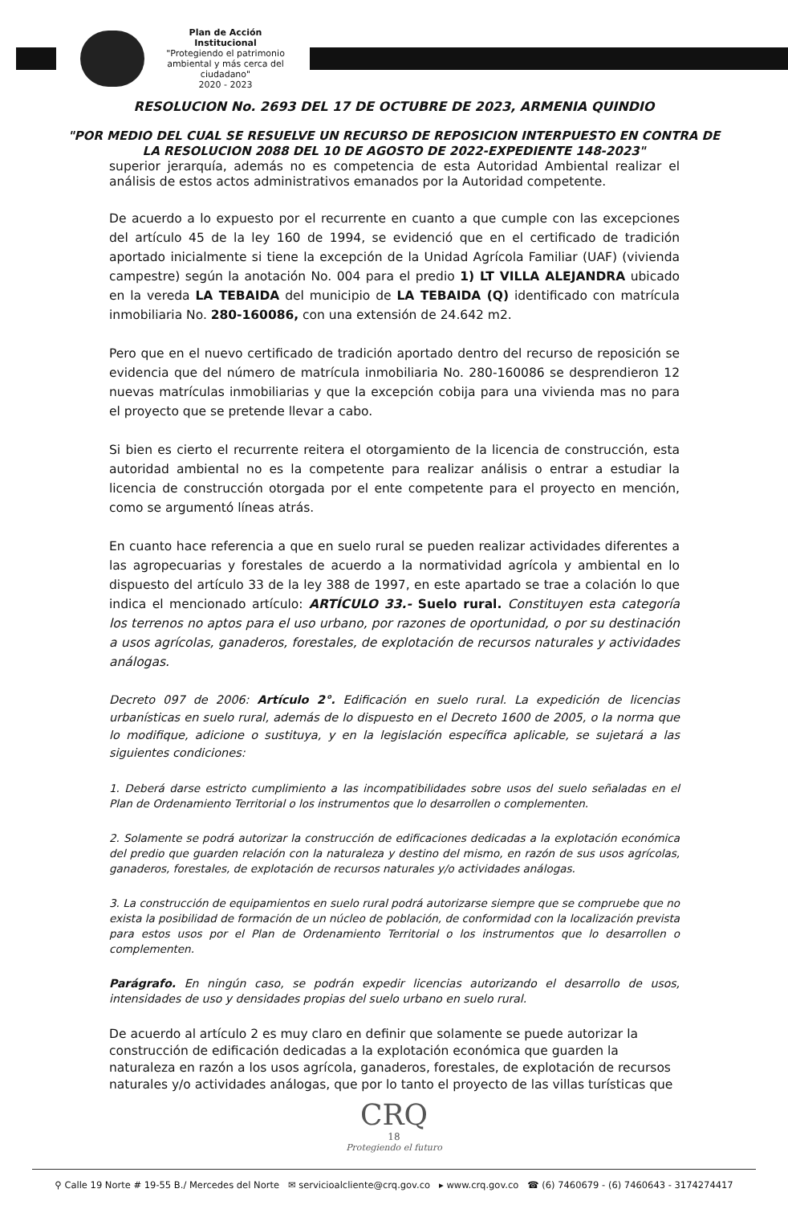Plan de Acción Institucional
"Protegiendo el patrimonio ambiental y más cerca del ciudadano"
2020 - 2023
RESOLUCION No. 2693 DEL 17 DE OCTUBRE DE 2023, ARMENIA QUINDIO
"POR MEDIO DEL CUAL SE RESUELVE UN RECURSO DE REPOSICION INTERPUESTO EN CONTRA DE LA RESOLUCION 2088 DEL 10 DE AGOSTO DE 2022-EXPEDIENTE 148-2023"
superior jerarquía, además no es competencia de esta Autoridad Ambiental realizar el análisis de estos actos administrativos emanados por la Autoridad competente.
De acuerdo a lo expuesto por el recurrente en cuanto a que cumple con las excepciones del artículo 45 de la ley 160 de 1994, se evidenció que en el certificado de tradición aportado inicialmente si tiene la excepción de la Unidad Agrícola Familiar (UAF) (vivienda campestre) según la anotación No. 004 para el predio 1) LT VILLA ALEJANDRA ubicado en la vereda LA TEBAIDA del municipio de LA TEBAIDA (Q) identificado con matrícula inmobiliaria No. 280-160086, con una extensión de 24.642 m2.
Pero que en el nuevo certificado de tradición aportado dentro del recurso de reposición se evidencia que del número de matrícula inmobiliaria No. 280-160086 se desprendieron 12 nuevas matrículas inmobiliarias y que la excepción cobija para una vivienda mas no para el proyecto que se pretende llevar a cabo.
Si bien es cierto el recurrente reitera el otorgamiento de la licencia de construcción, esta autoridad ambiental no es la competente para realizar análisis o entrar a estudiar la licencia de construcción otorgada por el ente competente para el proyecto en mención, como se argumentó líneas atrás.
En cuanto hace referencia a que en suelo rural se pueden realizar actividades diferentes a las agropecuarias y forestales de acuerdo a la normatividad agrícola y ambiental en lo dispuesto del artículo 33 de la ley 388 de 1997, en este apartado se trae a colación lo que indica el mencionado artículo: ARTÍCULO 33.- Suelo rural. Constituyen esta categoría los terrenos no aptos para el uso urbano, por razones de oportunidad, o por su destinación a usos agrícolas, ganaderos, forestales, de explotación de recursos naturales y actividades análogas.
Decreto 097 de 2006: Artículo 2°. Edificación en suelo rural. La expedición de licencias urbanísticas en suelo rural, además de lo dispuesto en el Decreto 1600 de 2005, o la norma que lo modifique, adicione o sustituya, y en la legislación específica aplicable, se sujetará a las siguientes condiciones:
1. Deberá darse estricto cumplimiento a las incompatibilidades sobre usos del suelo señaladas en el Plan de Ordenamiento Territorial o los instrumentos que lo desarrollen o complementen.
2. Solamente se podrá autorizar la construcción de edificaciones dedicadas a la explotación económica del predio que guarden relación con la naturaleza y destino del mismo, en razón de sus usos agrícolas, ganaderos, forestales, de explotación de recursos naturales y/o actividades análogas.
3. La construcción de equipamientos en suelo rural podrá autorizarse siempre que se compruebe que no exista la posibilidad de formación de un núcleo de población, de conformidad con la localización prevista para estos usos por el Plan de Ordenamiento Territorial o los instrumentos que lo desarrollen o complementen.
Parágrafo. En ningún caso, se podrán expedir licencias autorizando el desarrollo de usos, intensidades de uso y densidades propias del suelo urbano en suelo rural.
De acuerdo al artículo 2 es muy claro en definir que solamente se puede autorizar la construcción de edificación dedicadas a la explotación económica que guarden la naturaleza en razón a los usos agrícola, ganaderos, forestales, de explotación de recursos naturales y/o actividades análogas, que por lo tanto el proyecto de las villas turísticas que
CRQ
18
Protegiendo el futuro
⚲ Calle 19 Norte # 19-55 B./ Mercedes del Norte ✉ servicioalcliente@crq.gov.co ▸ www.crq.gov.co ☎ (6) 7460679 - (6) 7460643 - 3174274417